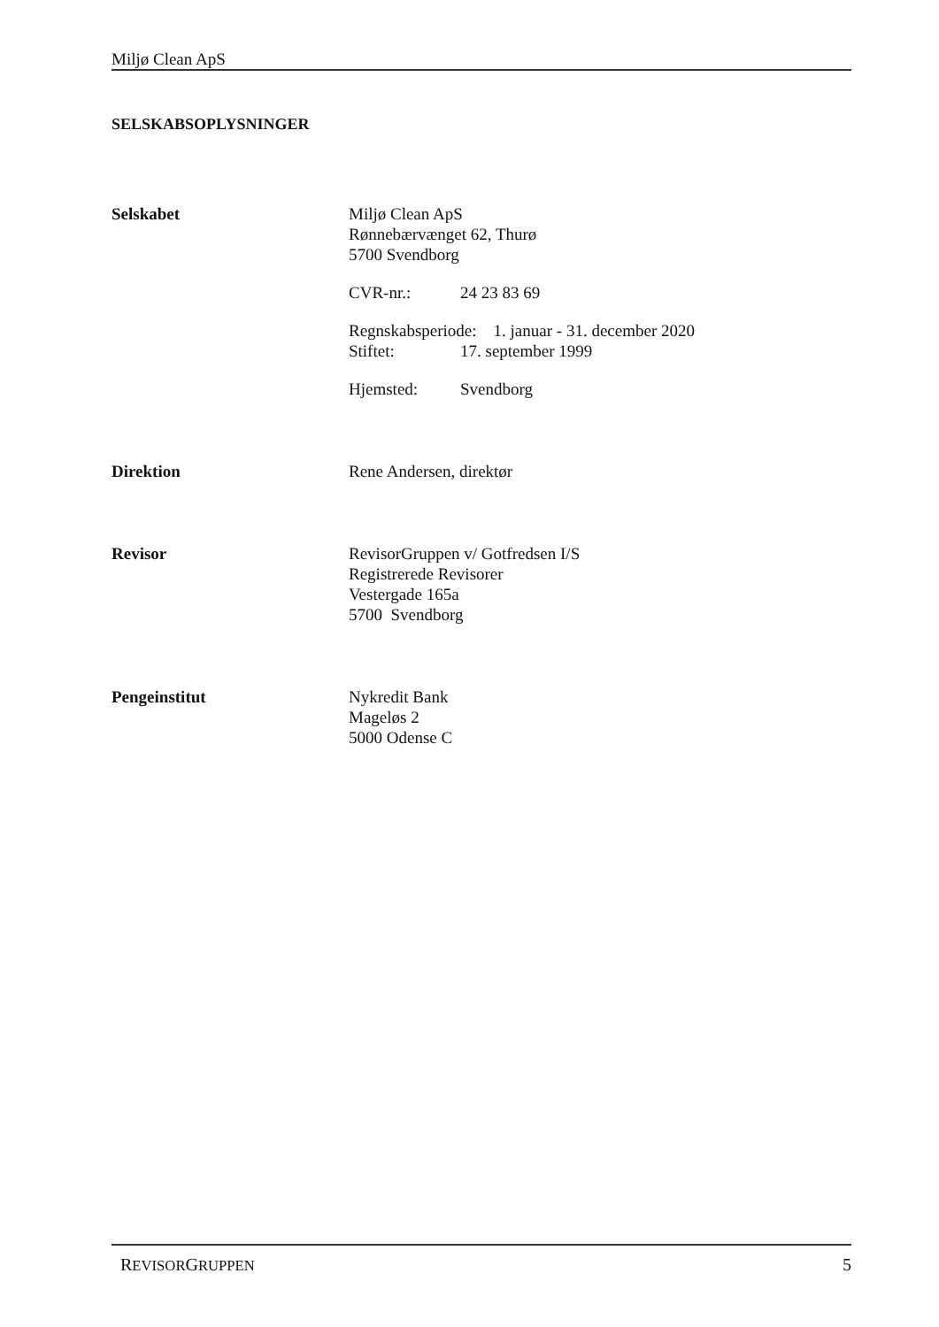Miljø Clean ApS
SELSKABSOPLYSNINGER
Selskabet Miljø Clean ApS
Rønnebærvænget 62, Thurø
5700 Svendborg
CVR-nr.: 24 23 83 69
Regnskabsperiode: 1. januar - 31. december 2020
Stiftet: 17. september 1999
Hjemsted: Svendborg
Direktion Rene Andersen, direktør
Revisor RevisorGruppen v/ Gotfredsen I/S
Registrerede Revisorer
Vestergade 165a
5700 Svendborg
Pengeinstitut Nykredit Bank
Mageløs 2
5000 Odense C
REVISORGRUPPEN 5